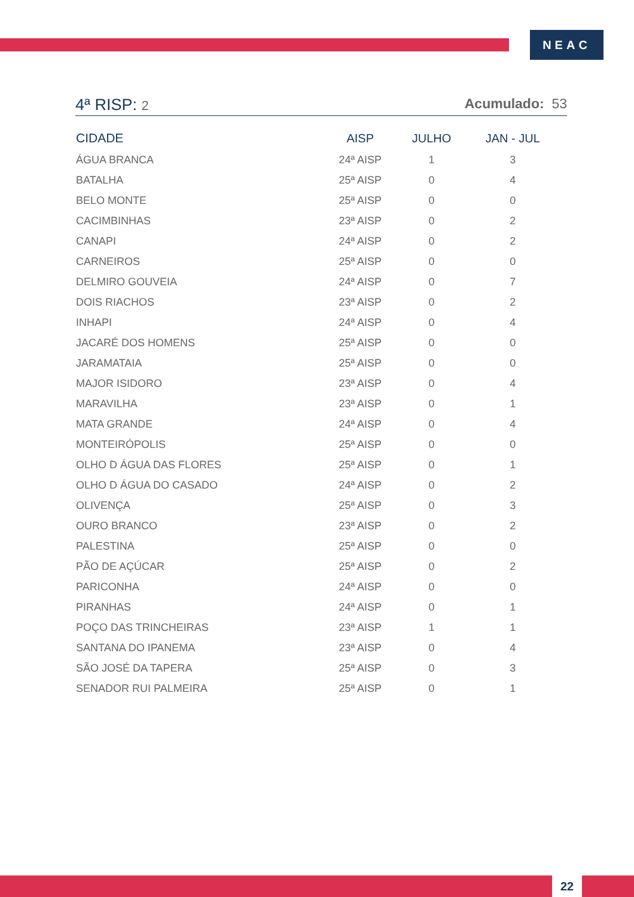NEAC
4ª RISP: 2 Acumulado: 53
| CIDADE | AISP | JULHO | JAN - JUL |
| --- | --- | --- | --- |
| ÁGUA BRANCA | 24ª AISP | 1 | 3 |
| BATALHA | 25ª AISP | 0 | 4 |
| BELO MONTE | 25ª AISP | 0 | 0 |
| CACIMBINHAS | 23ª AISP | 0 | 2 |
| CANAPI | 24ª AISP | 0 | 2 |
| CARNEIROS | 25ª AISP | 0 | 0 |
| DELMIRO GOUVEIA | 24ª AISP | 0 | 7 |
| DOIS RIACHOS | 23ª AISP | 0 | 2 |
| INHAPI | 24ª AISP | 0 | 4 |
| JACARÉ DOS HOMENS | 25ª AISP | 0 | 0 |
| JARAMATAIA | 25ª AISP | 0 | 0 |
| MAJOR ISIDORO | 23ª AISP | 0 | 4 |
| MARAVILHA | 23ª AISP | 0 | 1 |
| MATA GRANDE | 24ª AISP | 0 | 4 |
| MONTEIRÓPOLIS | 25ª AISP | 0 | 0 |
| OLHO D ÁGUA DAS FLORES | 25ª AISP | 0 | 1 |
| OLHO D ÁGUA DO CASADO | 24ª AISP | 0 | 2 |
| OLIVENÇA | 25ª AISP | 0 | 3 |
| OURO BRANCO | 23ª AISP | 0 | 2 |
| PALESTINA | 25ª AISP | 0 | 0 |
| PÃO DE AÇÚCAR | 25ª AISP | 0 | 2 |
| PARICONHA | 24ª AISP | 0 | 0 |
| PIRANHAS | 24ª AISP | 0 | 1 |
| POÇO DAS TRINCHEIRAS | 23ª AISP | 1 | 1 |
| SANTANA DO IPANEMA | 23ª AISP | 0 | 4 |
| SÃO JOSÉ DA TAPERA | 25ª AISP | 0 | 3 |
| SENADOR RUI PALMEIRA | 25ª AISP | 0 | 1 |
22